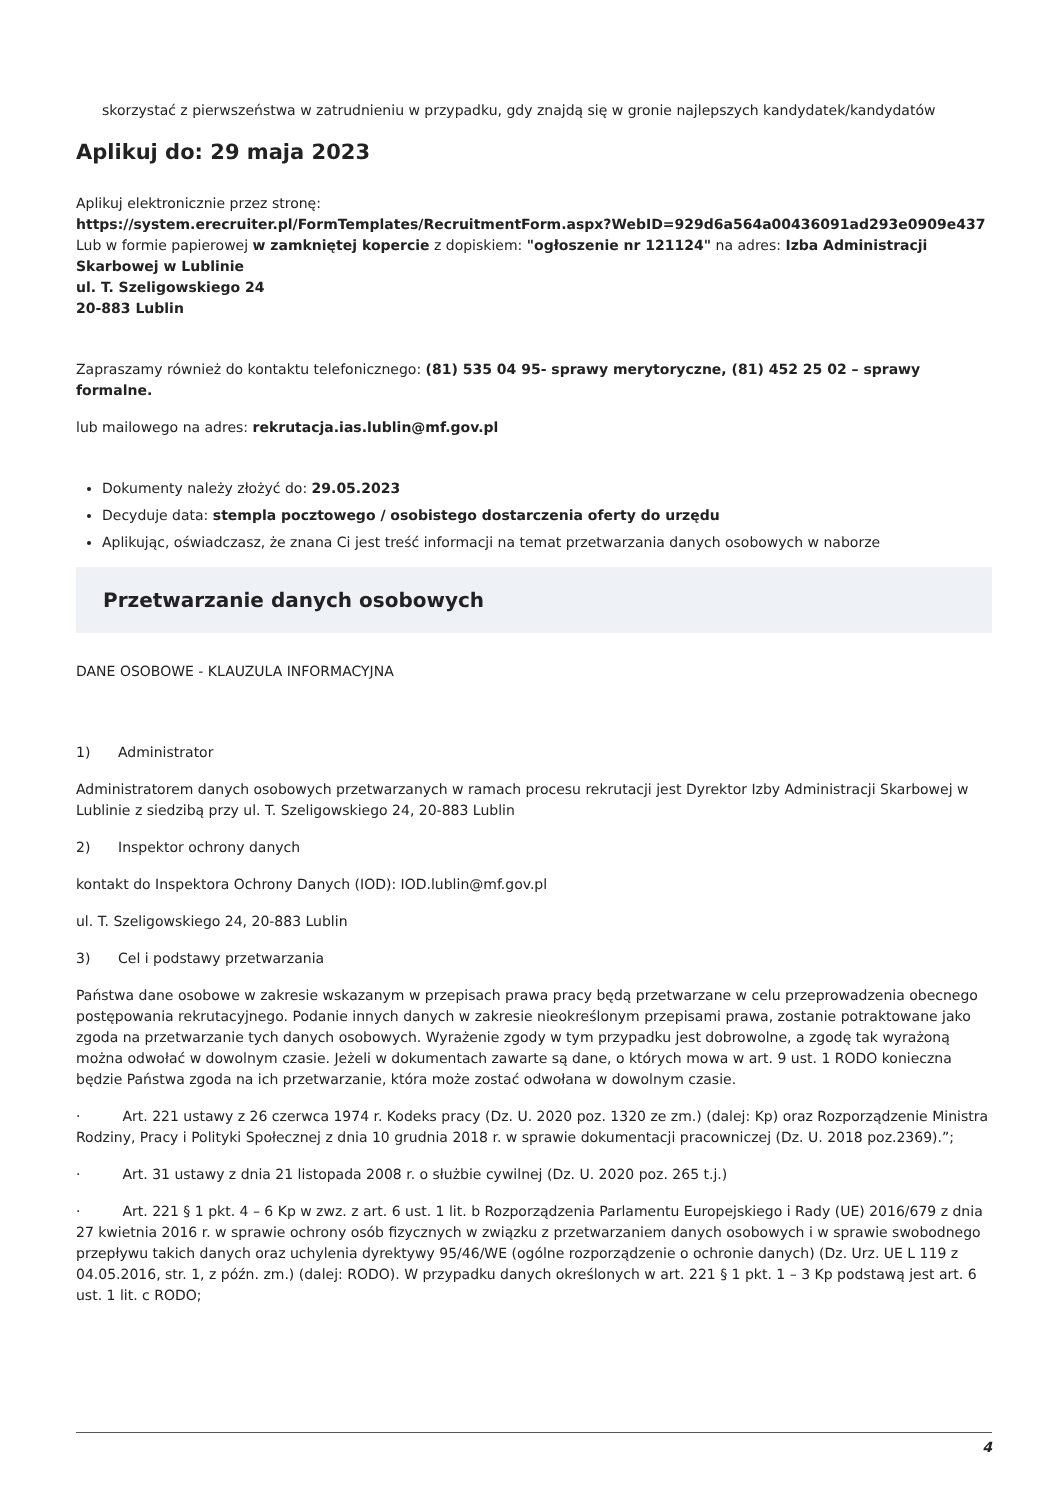skorzystać z pierwszeństwa w zatrudnieniu w przypadku, gdy znajdą się w gronie najlepszych kandydatek/kandydatów
Aplikuj do: 29 maja 2023
Aplikuj elektronicznie przez stronę:
https://system.erecruiter.pl/FormTemplates/RecruitmentForm.aspx?WebID=929d6a564a00436091ad293e0909e437
Lub w formie papierowej w zamkniętej kopercie z dopiskiem: "ogłoszenie nr 121124" na adres: Izba Administracji Skarbowej w Lublinie
ul. T. Szeligowskiego 24
20-883 Lublin
Zapraszamy również do kontaktu telefonicznego: (81) 535 04 95- sprawy merytoryczne, (81) 452 25 02 – sprawy formalne.
lub mailowego na adres: rekrutacja.ias.lublin@mf.gov.pl
Dokumenty należy złożyć do: 29.05.2023
Decyduje data: stempla pocztowego / osobistego dostarczenia oferty do urzędu
Aplikując, oświadczasz, że znana Ci jest treść informacji na temat przetwarzania danych osobowych w naborze
Przetwarzanie danych osobowych
DANE OSOBOWE - KLAUZULA INFORMACYJNA
1) Administrator
Administratorem danych osobowych przetwarzanych w ramach procesu rekrutacji jest Dyrektor Izby Administracji Skarbowej w Lublinie z siedzibą przy ul. T. Szeligowskiego 24, 20-883 Lublin
2) Inspektor ochrony danych
kontakt do Inspektora Ochrony Danych (IOD): IOD.lublin@mf.gov.pl
ul. T. Szeligowskiego 24, 20-883 Lublin
3) Cel i podstawy przetwarzania
Państwa dane osobowe w zakresie wskazanym w przepisach prawa pracy będą przetwarzane w celu przeprowadzenia obecnego postępowania rekrutacyjnego. Podanie innych danych w zakresie nieokreślonym przepisami prawa, zostanie potraktowane jako zgoda na przetwarzanie tych danych osobowych. Wyrażenie zgody w tym przypadku jest dobrowolne, a zgodę tak wyrażoną można odwołać w dowolnym czasie. Jeżeli w dokumentach zawarte są dane, o których mowa w art. 9 ust. 1 RODO konieczna będzie Państwa zgoda na ich przetwarzanie, która może zostać odwołana w dowolnym czasie.
· Art. 221 ustawy z 26 czerwca 1974 r. Kodeks pracy (Dz. U. 2020 poz. 1320 ze zm.) (dalej: Kp) oraz Rozporządzenie Ministra Rodziny, Pracy i Polityki Społecznej z dnia 10 grudnia 2018 r. w sprawie dokumentacji pracowniczej (Dz. U. 2018 poz.2369).”;
· Art. 31 ustawy z dnia 21 listopada 2008 r. o służbie cywilnej (Dz. U. 2020 poz. 265 t.j.)
· Art. 221 § 1 pkt. 4 – 6 Kp w zwz. z art. 6 ust. 1 lit. b Rozporządzenia Parlamentu Europejskiego i Rady (UE) 2016/679 z dnia 27 kwietnia 2016 r. w sprawie ochrony osób fizycznych w związku z przetwarzaniem danych osobowych i w sprawie swobodnego przepływu takich danych oraz uchylenia dyrektywy 95/46/WE (ogólne rozporządzenie o ochronie danych) (Dz. Urz. UE L 119 z 04.05.2016, str. 1, z późn. zm.) (dalej: RODO). W przypadku danych określonych w art. 221 § 1 pkt. 1 – 3 Kp podstawą jest art. 6 ust. 1 lit. c RODO;
4